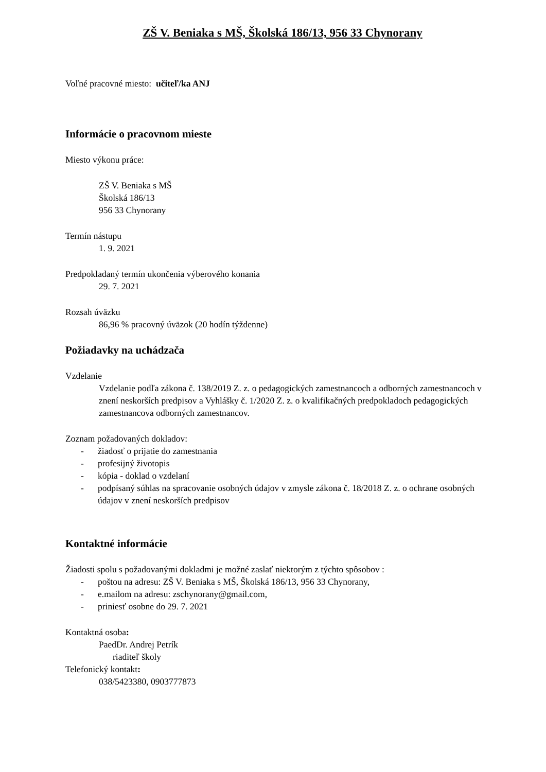ZŠ V. Beniaka s MŠ, Školská 186/13, 956 33 Chynorany
Voľné pracovné miesto: učiteľ/ka ANJ
Informácie o pracovnom mieste
Miesto výkonu práce:
ZŠ V. Beniaka s MŠ
Školská 186/13
956 33 Chynorany
Termín nástupu
1. 9. 2021
Predpokladaný termín ukončenia výberového konania
29. 7. 2021
Rozsah úväzku
86,96 % pracovný úväzok (20 hodín týždenne)
Požiadavky na uchádzača
Vzdelanie
Vzdelanie podľa zákona č. 138/2019 Z. z. o pedagogických zamestnancoch a odborných zamestnancoch v znení neskorších predpisov a Vyhlášky č. 1/2020 Z. z. o kvalifikačných predpokladoch pedagogických zamestnancova odborných zamestnancov.
Zoznam požadovaných dokladov:
- žiadosť o prijatie do zamestnania
- profesijný životopis
- kópia - doklad o vzdelaní
- podpísaný súhlas na spracovanie osobných údajov v zmysle zákona č. 18/2018 Z. z. o ochrane osobných údajov v znení neskorších predpisov
Kontaktné informácie
Žiadosti spolu s požadovanými dokladmi je možné zaslať niektorým z týchto spôsobov :
- poštou na adresu: ZŠ V. Beniaka s MŠ, Školská 186/13, 956 33 Chynorany,
- e.mailom na adresu: zschynorany@gmail.com,
- priniesť osobne do 29. 7. 2021
Kontaktná osoba:
PaedDr. Andrej Petrík
riaditeľ školy
Telefonický kontakt:
038/5423380, 0903777873